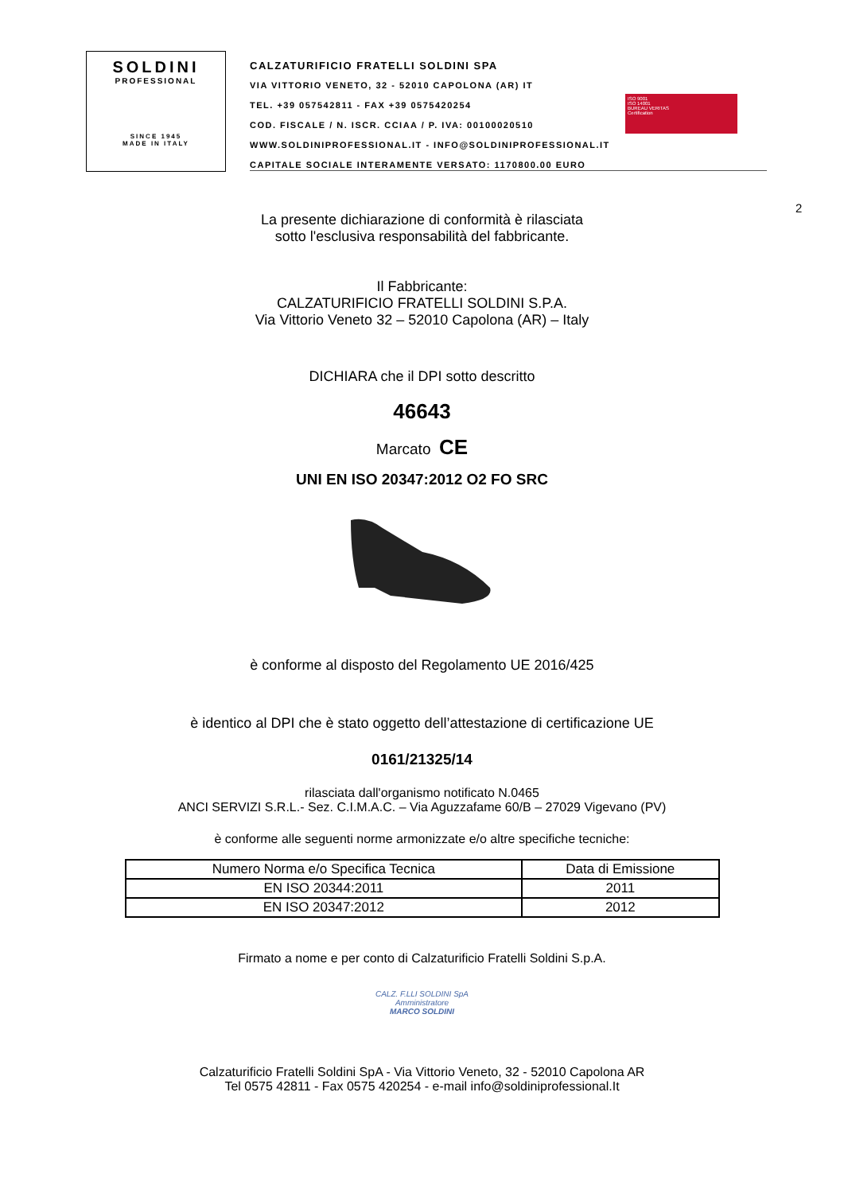SOLDINI
PROFESSIONAL
SINCE 1945
MADE IN ITALY
CALZATURIFICIO FRATELLI SOLDINI SPA
VIA VITTORIO VENETO, 32 - 52010 CAPOLONA (AR) IT
TEL. +39 057542811 - FAX +39 0575420254
COD. FISCALE / N. ISCR. CCIAA / P. IVA: 00100020510
WWW.SOLDINIPROFESSIONAL.IT - INFO@SOLDINIPROFESSIONAL.IT
CAPITALE SOCIALE INTERAMENTE VERSATO: 1170800.00 EURO
ISO 9001
ISO 14001
BUREAU VERITAS
Certification
2
La presente dichiarazione di conformità è rilasciata
sotto l'esclusiva responsabilità del fabbricante.
Il Fabbricante:
CALZATURIFICIO FRATELLI SOLDINI S.P.A.
Via Vittorio Veneto 32 – 52010 Capolona (AR) – Italy
DICHIARA che il DPI sotto descritto
46643
Marcato CE
UNI EN ISO 20347:2012 O2 FO SRC
è conforme al disposto del Regolamento UE 2016/425
è identico al DPI che è stato oggetto dell’attestazione di certificazione UE
0161/21325/14
rilasciata dall'organismo notificato N.0465
ANCI SERVIZI S.R.L.- Sez. C.I.M.A.C. – Via Aguzzafame 60/B – 27029 Vigevano (PV)
è conforme alle seguenti norme armonizzate e/o altre specifiche tecniche:
| Numero Norma e/o Specifica Tecnica | Data di Emissione |
| --- | --- |
| EN ISO 20344:2011 | 2011 |
| EN ISO 20347:2012 | 2012 |
Firmato a nome e per conto di Calzaturificio Fratelli Soldini S.p.A.
CALZ. F.LLI SOLDINI SpA
Amministratore
MARCO SOLDINI
Calzaturificio Fratelli Soldini SpA - Via Vittorio Veneto, 32 - 52010 Capolona AR
Tel 0575 42811 - Fax 0575 420254 - e-mail info@soldiniprofessional.It